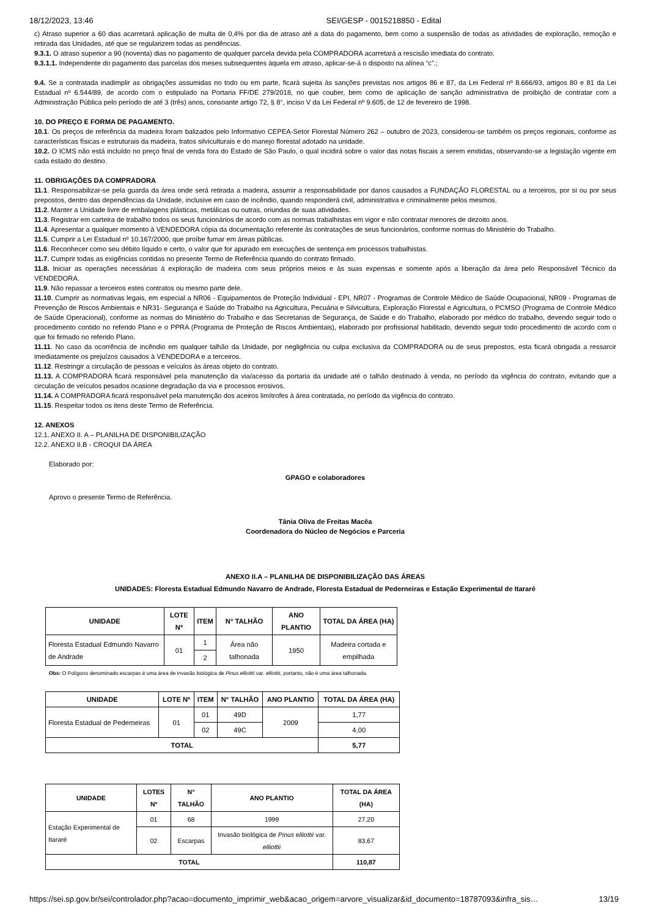18/12/2023, 13:46 SEI/GESP - 0015218850 - Edital
c) Atraso superior a 60 dias acarretará aplicação de multa de 0,4% por dia de atraso até a data do pagamento, bem como a suspensão de todas as atividades de exploração, remoção e retirada das Unidades, até que se regularizem todas as pendências.
9.3.1. O atraso superior a 90 (noventa) dias no pagamento de qualquer parcela devida pela COMPRADORA acarretará a rescisão imediata do contrato.
9.3.1.1. Independente do pagamento das parcelas dos meses subsequentes àquela em atraso, aplicar-se-á o disposto na alínea “c”.;
9.4. Se a contratada inadimplir as obrigações assumidas no todo ou em parte, ficará sujeita às sanções previstas nos artigos 86 e 87, da Lei Federal nº 8.666/93, artigos 80 e 81 da Lei Estadual nº 6.544/89, de acordo com o estipulado na Portaria FF/DE 279/2018, no que couber, bem como de aplicação de sanção administrativa de proibição de contratar com a Administração Pública pelo período de até 3 (três) anos, consoante artigo 72, § 8°, inciso V da Lei Federal nº 9.605, de 12 de fevereiro de 1998.
10. DO PREÇO E FORMA DE PAGAMENTO.
10.1. Os preços de referência da madeira foram balizados pelo Informativo CEPEA-Setor Florestal Número 262 – outubro de 2023, considerou-se também os preços regionais, conforme as características físicas e estruturais da madeira, tratos silviculturais e do manejo florestal adotado na unidade.
10.2. O ICMS não está incluído no preço final de venda fora do Estado de São Paulo, o qual incidirá sobre o valor das notas fiscais a serem emitidas, observando-se a legislação vigente em cada estado do destino.
11. OBRIGAÇÕES DA COMPRADORA
11.1. Responsabilizar-se pela guarda da área onde será retirada a madeira, assumir a responsabilidade por danos causados a FUNDAÇÃO FLORESTAL ou a terceiros, por si ou por seus prepostos, dentro das dependências da Unidade, inclusive em caso de incêndio, quando responderá civil, administrativa e criminalmente pelos mesmos.
11.2. Manter a Unidade livre de embalagens plásticas, metálicas ou outras, oriundas de suas atividades.
11.3. Registrar em carteira de trabalho todos os seus funcionários de acordo com as normas trabalhistas em vigor e não contratar menores de dezoito anos.
11.4. Apresentar a qualquer momento à VENDEDORA cópia da documentação referente às contratações de seus funcionários, conforme normas do Ministério do Trabalho.
11.5. Cumprir a Lei Estadual nº 10.167/2000, que proíbe fumar em áreas públicas.
11.6. Reconhecer como seu débito líquido e certo, o valor que for apurado em execuções de sentença em processos trabalhistas.
11.7. Cumprir todas as exigências contidas no presente Termo de Referência quando do contrato firmado.
11.8. Iniciar as operações necessárias à exploração de madeira com seus próprios meios e às suas expensas e somente após a liberação da área pelo Responsável Técnico da VENDEDORA.
11.9. Não repassar a terceiros estes contratos ou mesmo parte dele.
11.10. Cumprir as normativas legais, em especial a NR06 - Equipamentos de Proteção Individual - EPI, NR07 - Programas de Controle Médico de Saúde Ocupacional, NR09 - Programas de Prevenção de Riscos Ambientais e NR31- Segurança e Saúde do Trabalho na Agricultura, Pecuária e Silvicultura, Exploração Florestal e Agricultura, o PCMSO (Programa de Controle Médico de Saúde Operacional), conforme as normas do Ministério do Trabalho e das Secretarias de Segurança, de Saúde e do Trabalho, elaborado por médico do trabalho, devendo seguir todo o procedimento contido no referido Plano e o PPRA (Programa de Proteção de Riscos Ambientais), elaborado por profissional habilitado, devendo seguir todo procedimento de acordo com o que foi firmado no referido Plano.
11.11. No caso da ocorrência de incêndio em qualquer talhão da Unidade, por negligência ou culpa exclusiva da COMPRADORA ou de seus prepostos, esta ficará obrigada a ressarcir imediatamente os prejuízos causados à VENDEDORA e a terceiros.
11.12. Restringir a circulação de pessoas e veículos às áreas objeto do contrato.
11.13. A COMPRADORA ficará responsável pela manutenção da via/acesso da portaria da unidade até o talhão destinado à venda, no período da vigência do contrato, evitando que a circulação de veículos pesados ocasione degradação da via e processos erosivos.
11.14. A COMPRADORA ficará responsável pela manutenção dos aceiros limítrofes à área contratada, no período da vigência do contrato.
11.15. Respeitar todos os itens deste Termo de Referência.
12. ANEXOS
12.1. ANEXO II. A – PLANILHA DE DISPONIBILIZAÇÃO
12.2. ANEXO II.B - CROQUI DA ÁREA
Elaborado por:
GPAGO e colaboradores
Aprovo o presente Termo de Referência.
Tânia Oliva de Freitas Macêa
Coordenadora do Núcleo de Negócios e Parceria
ANEXO II.A – PLANILHA DE DISPONIBILIZAÇÃO DAS ÁREAS
UNIDADES: Floresta Estadual Edmundo Navarro de Andrade, Floresta Estadual de Pederneiras e Estação Experimental de Itararé
| UNIDADE | LOTE Nº | ITEM | N° TALHÃO | ANO PLANTIO | TOTAL DA ÁREA (HA) |
| --- | --- | --- | --- | --- | --- |
| Floresta Estadual Edmundo Navarro de Andrade | 01 | 1 | Área não talhonada | 1950 | Madeira cortada e empilhada |
| | | 2 | | | |
Obs: O Polígono denominado escarpas é uma área de invasão biológica de Pinus elliottii var. elliottii, portanto, não é uma área talhonada.
| UNIDADE | LOTE Nº | ITEM | N° TALHÃO | ANO PLANTIO | TOTAL DA ÁREA (HA) |
| --- | --- | --- | --- | --- | --- |
| Floresta Estadual de Pederneiras | 01 | 01 | 49D | 2009 | 1,77 |
| | | 02 | 49C | | 4,00 |
| TOTAL | | | | | 5,77 |
| UNIDADE | LOTES Nº | N° TALHÃO | ANO PLANTIO | TOTAL DA ÁREA (HA) |
| --- | --- | --- | --- | --- |
| Estação Experimental de Itararé | 01 | 68 | 1999 | 27,20 |
| | 02 | Escarpas | Invasão biológica de Pinus elliottii var. elliottii | 83,67 |
| TOTAL | | | | 110,87 |
https://sei.sp.gov.br/sei/controlador.php?acao=documento_imprimir_web&acao_origem=arvore_visualizar&id_documento=18787093&infra_sis… 13/19